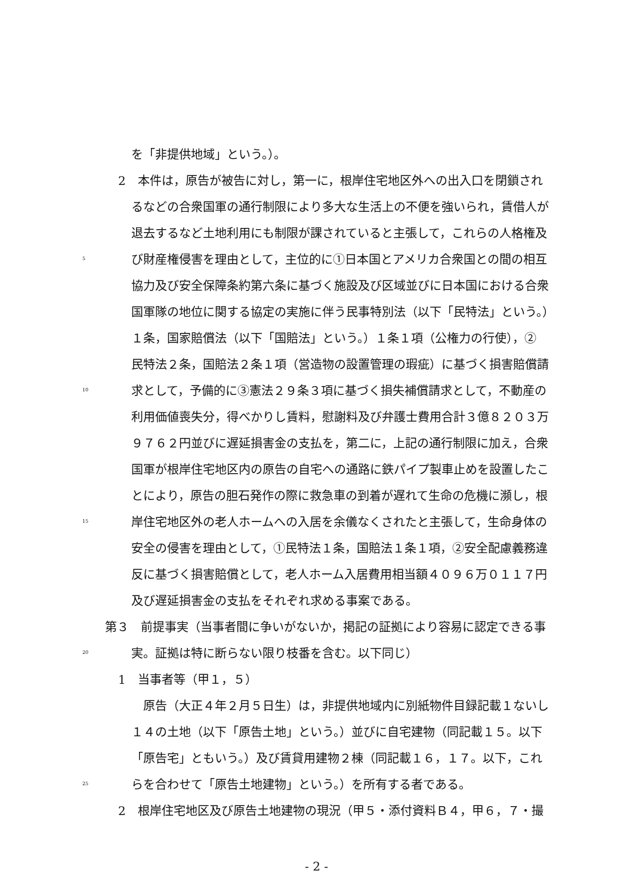を「非提供地域」という。）。
2　本件は，原告が被告に対し，第一に，根岸住宅地区外への出入口を閉鎖され
るなどの合衆国軍の通行制限により多大な生活上の不便を強いられ，賃借人が
退去するなど土地利用にも制限が課されていると主張して，これらの人格権及
5 び財産権侵害を理由として，主位的に①日本国とアメリカ合衆国との間の相互
協力及び安全保障条約第六条に基づく施設及び区域並びに日本国における合衆
国軍隊の地位に関する協定の実施に伴う民事特別法（以下「民特法」という。）
１条，国家賠償法（以下「国賠法」という。）１条１項（公権力の行使），②
民特法２条，国賠法２条１項（営造物の設置管理の瑕疵）に基づく損害賠償請
10 求として，予備的に③憲法２９条３項に基づく損失補償請求として，不動産の
利用価値喪失分，得べかりし賃料，慰謝料及び弁護士費用合計３億８２０３万
９７６２円並びに遅延損害金の支払を，第二に，上記の通行制限に加え，合衆
国軍が根岸住宅地区内の原告の自宅への通路に鉄パイプ製車止めを設置したこ
とにより，原告の胆石発作の際に救急車の到着が遅れて生命の危機に瀕し，根
15 岸住宅地区外の老人ホームへの入居を余儀なくされたと主張して，生命身体の
安全の侵害を理由として，①民特法１条，国賠法１条１項，②安全配慮義務違
反に基づく損害賠償として，老人ホーム入居費用相当額４０９６万０１１７円
及び遅延損害金の支払をそれぞれ求める事案である。
第３　前提事実（当事者間に争いがないか，掲記の証拠により容易に認定できる事
20 実。証拠は特に断らない限り枝番を含む。以下同じ）
1　当事者等（甲１，５）
　原告（大正４年２月５日生）は，非提供地域内に別紙物件目録記載１ないし
１４の土地（以下「原告土地」という。）並びに自宅建物（同記載１５。以下
「原告宅」ともいう。）及び賃貸用建物２棟（同記載１６，１７。以下，これ
25 らを合わせて「原告土地建物」という。）を所有する者である。
2　根岸住宅地区及び原告土地建物の現況（甲５・添付資料Ｂ４，甲６，７・撮
- 2 -